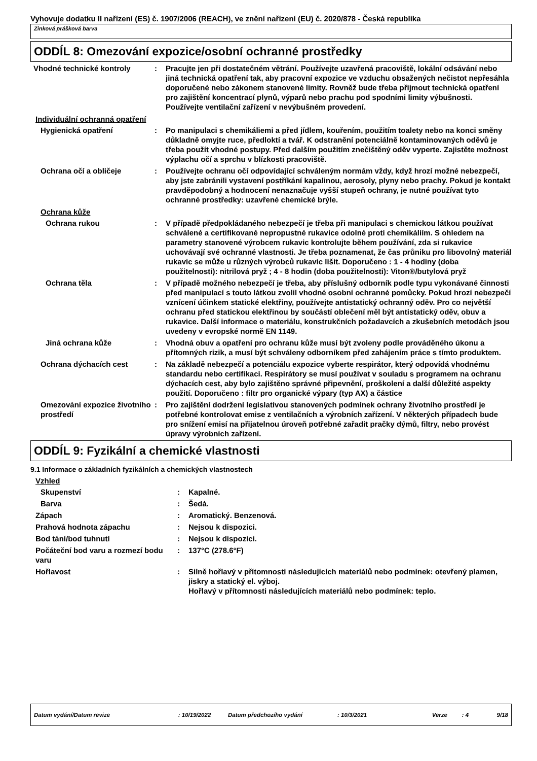Vyhovuje dodatku II nařízení (ES) č. 1907/2006 (REACH), ve znění nařízení (EU) č. 2020/878 - Česká republika
Zinková prášková barva
ODDÍL 8: Omezování expozice/osobní ochranné prostředky
Vhodné technické kontroly : Pracujte jen při dostatečném větrání. Používejte uzavřená pracoviště, lokální odsávání nebo jiná technická opatření tak, aby pracovní expozice ve vzduchu obsažených nečistot nepřesáhla doporučené nebo zákonem stanovené limity. Rovněž bude třeba přijmout technická opatření pro zajištění koncentrací plynů, výparů nebo prachu pod spodními limity výbušnosti. Používejte ventilační zařízení v nevýbušném provedení.
Individuální ochranná opatření
Hygienická opatření : Po manipulaci s chemikáliemi a před jídlem, kouřením, použitím toalety nebo na konci směny důkladně omyjte ruce, předloktí a tvář. K odstranění potenciálně kontaminovaných oděvů je třeba použít vhodné postupy. Před dalším použitím znečištěný oděv vyperte. Zajistěte možnost výplachu očí a sprchu v blízkosti pracoviště.
Ochrana očí a obličeje : Používejte ochranu očí odpovídající schváleným normám vždy, když hrozí možné nebezpečí, aby jste zabránili vystavení postříkání kapalinou, aerosoly, plyny nebo prachy. Pokud je kontakt pravděpodobný a hodnocení nenaznačuje vyšší stupeň ochrany, je nutné používat tyto ochranné prostředky: uzavřené chemické brýle.
Ochrana kůže
Ochrana rukou : V případě předpokládaného nebezpečí je třeba při manipulaci s chemickou látkou používat schválené a certifikované nepropustné rukavice odolné proti chemikáliím. S ohledem na parametry stanovené výrobcem rukavic kontrolujte během používání, zda si rukavice uchovávají své ochranné vlastnosti. Je třeba poznamenat, že čas průniku pro libovolný materiál rukavic se může u různých výrobců rukavic lišit. Doporučeno : 1 - 4 hodiny (doba použitelnosti): nitrilová pryž ; 4 - 8 hodin (doba použitelnosti): Viton®/butylová pryž
Ochrana těla : V případě možného nebezpečí je třeba, aby příslušný odborník podle typu vykonávané činnosti před manipulací s touto látkou zvolil vhodné osobní ochranné pomůcky. Pokud hrozí nebezpečí vznícení účinkem statické elektřiny, používejte antistatický ochranný oděv. Pro co největší ochranu před statickou elektřinou by součástí oblečení měl být antistatický oděv, obuv a rukavice. Další informace o materiálu, konstrukčních požadavcích a zkušebních metodách jsou uvedeny v evropské normě EN 1149.
Jiná ochrana kůže : Vhodná obuv a opatření pro ochranu kůže musí být zvoleny podle prováděného úkonu a přítomných rizik, a musí být schváleny odborníkem před zahájením práce s tímto produktem.
Ochrana dýchacích cest : Na základě nebezpečí a potenciálu expozice vyberte respirátor, který odpovídá vhodnému standardu nebo certifikaci. Respirátory se musí používat v souladu s programem na ochranu dýchacích cest, aby bylo zajištěno správné připevnění, proškolení a další důležité aspekty použití. Doporučeno : filtr pro organické výpary (typ AX) a částice
Omezování expozice životního prostředí
: Pro zajištění dodržení legislativou stanovených podmínek ochrany životního prostředí je potřebné kontrolovat emise z ventilačních a výrobních zařízení. V některých případech bude pro snížení emisí na přijatelnou úroveň potřebné zařadit pračky dýmů, filtry, nebo provést úpravy výrobních zařízení.
ODDÍL 9: Fyzikální a chemické vlastnosti
9.1 Informace o základních fyzikálních a chemických vlastnostech
Vzhled
Skupenství : Kapalné.
Barva : Šedá.
Zápach : Aromatický. Benzenová.
Prahová hodnota zápachu : Nejsou k dispozici.
Bod tání/bod tuhnutí : Nejsou k dispozici.
Počáteční bod varu a rozmezí bodu varu
: 137°C (278.6°F)
Hořlavost : Silně hořlavý v přítomnosti následujících materiálů nebo podmínek: otevřený plamen, jiskry a statický el. výboj.
Hořlavý v přítomnosti následujících materiálů nebo podmínek: teplo.
Datum vydání/Datum revize: 10/19/2022 Datum předchozího vydání: 10/3/2021 Verze: 4 9/18